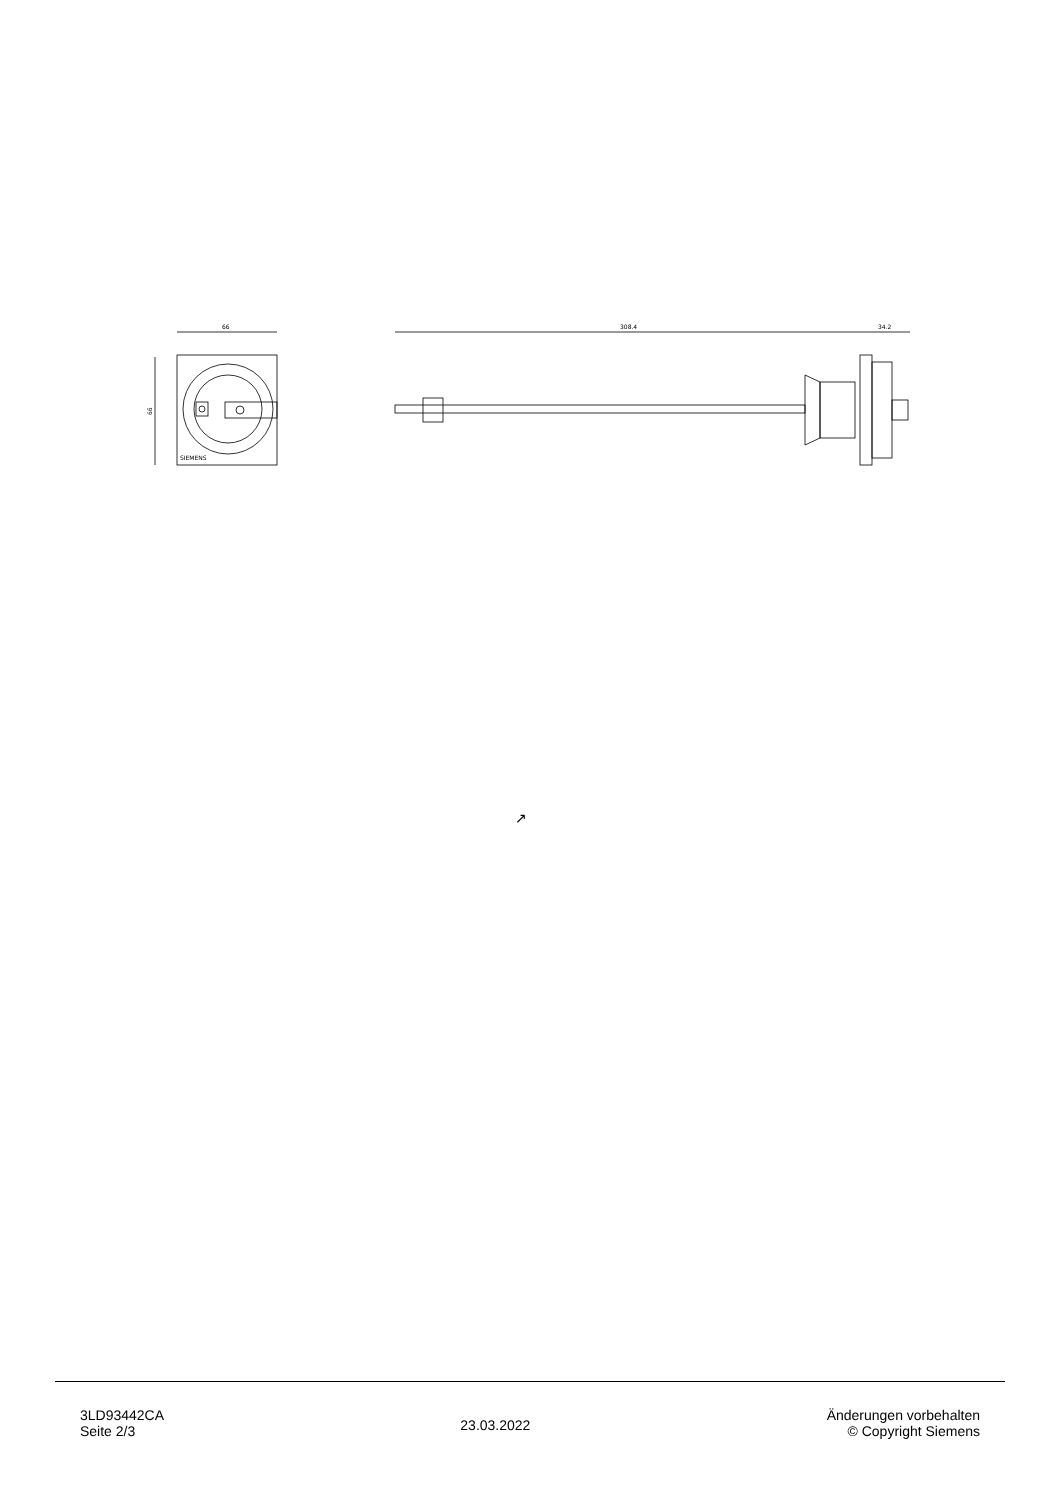66
66
SIEMENS
308.4
34.2
↗
3LD93442CA
Seite 2/3
23.03.2022
Änderungen vorbehalten
© Copyright Siemens